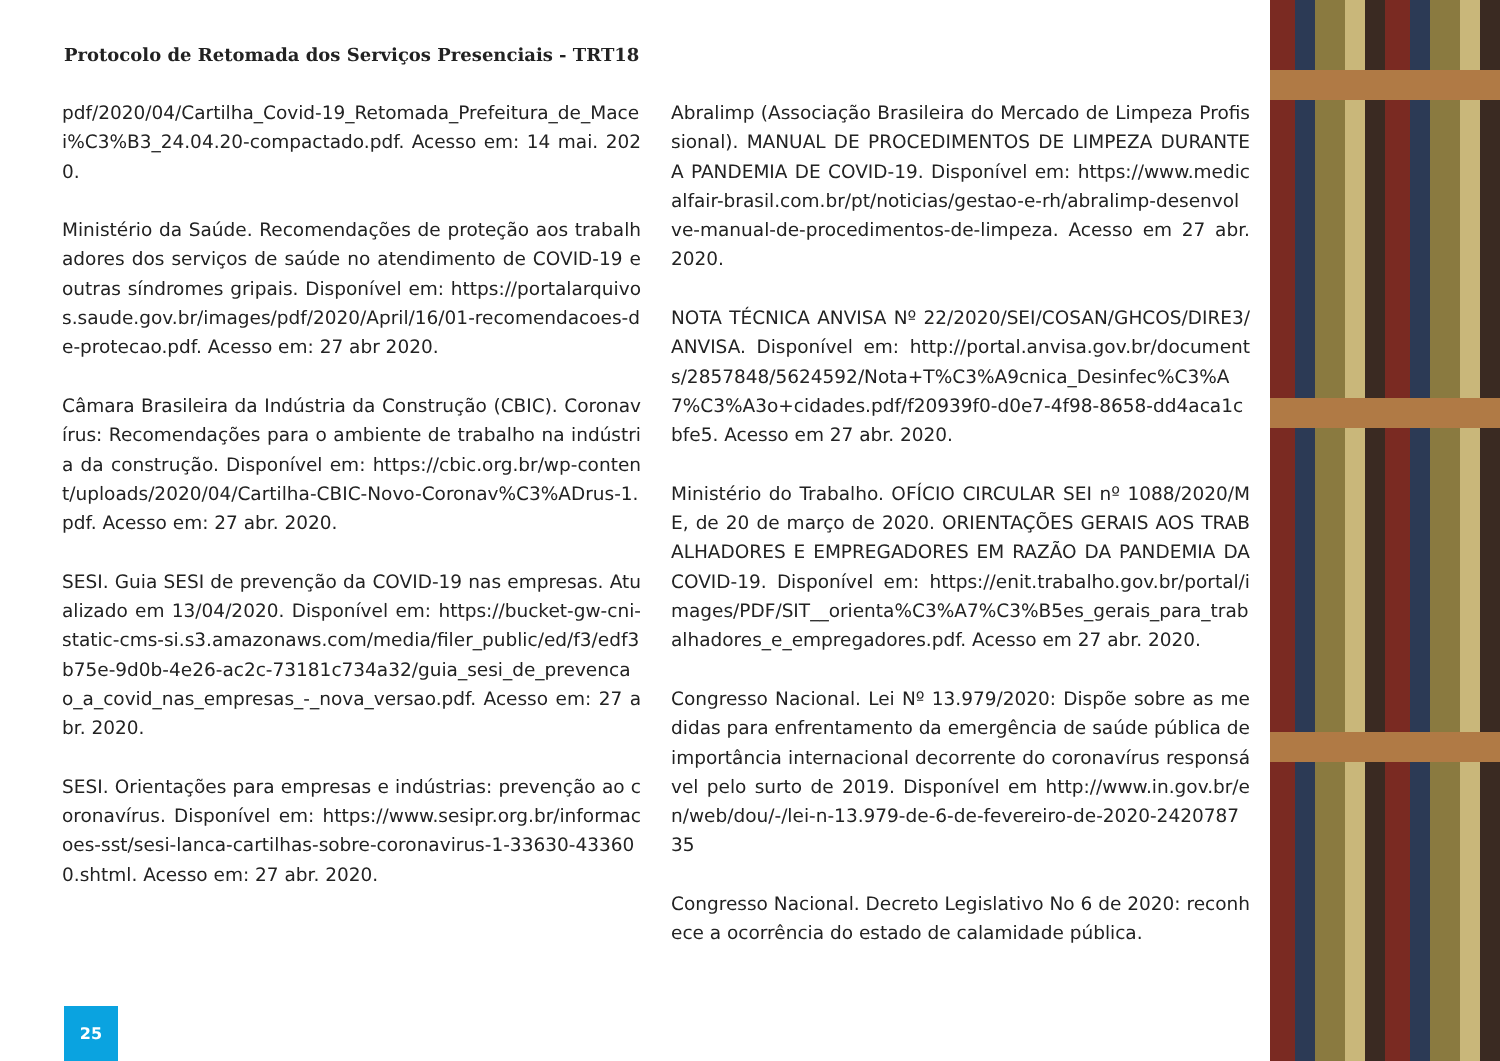Protocolo de Retomada dos Serviços Presenciais - TRT18
pdf/2020/04/Cartilha_Covid-19_Retomada_Prefeitura_de_Macei%C3%B3_24.04.20-compactado.pdf. Acesso em: 14 mai. 2020.
Ministério da Saúde. Recomendações de proteção aos trabalhadores dos serviços de saúde no atendimento de COVID-19 e outras síndromes gripais. Disponível em: https://portalarquivos.saude.gov.br/images/pdf/2020/April/16/01-recomendacoes-de-protecao.pdf. Acesso em: 27 abr 2020.
Câmara Brasileira da Indústria da Construção (CBIC). Coronavírus: Recomendações para o ambiente de trabalho na indústria da construção. Disponível em: https://cbic.org.br/wp-content/uploads/2020/04/Cartilha-CBIC-Novo-Coronav%C3%ADrus-1.pdf. Acesso em: 27 abr. 2020.
SESI. Guia SESI de prevenção da COVID-19 nas empresas. Atualizado em 13/04/2020. Disponível em: https://bucket-gw-cni-static-cms-si.s3.amazonaws.com/media/filer_public/ed/f3/edf3b75e-9d0b-4e26-ac2c-73181c734a32/guia_sesi_de_prevencao_a_covid_nas_empresas_-_nova_versao.pdf. Acesso em: 27 abr. 2020.
SESI. Orientações para empresas e indústrias: prevenção ao coronavírus. Disponível em: https://www.sesipr.org.br/informacoes-sst/sesi-lanca-cartilhas-sobre-coronavirus-1-33630-433600.shtml. Acesso em: 27 abr. 2020.
Abralimp (Associação Brasileira do Mercado de Limpeza Profissional). MANUAL DE PROCEDIMENTOS DE LIMPEZA DURANTE A PANDEMIA DE COVID-19. Disponível em: https://www.medicalfair-brasil.com.br/pt/noticias/gestao-e-rh/abralimp-desenvolve-manual-de-procedimentos-de-limpeza. Acesso em 27 abr. 2020.
NOTA TÉCNICA ANVISA Nº 22/2020/SEI/COSAN/GHCOS/DIRE3/ANVISA. Disponível em: http://portal.anvisa.gov.br/documents/2857848/5624592/Nota+T%C3%A9cnica_Desinfec%C3%A7%C3%A3o+cidades.pdf/f20939f0-d0e7-4f98-8658-dd4aca1cbfe5. Acesso em 27 abr. 2020.
Ministério do Trabalho. OFÍCIO CIRCULAR SEI nº 1088/2020/ME, de 20 de março de 2020. ORIENTAÇÕES GERAIS AOS TRABALHADORES E EMPREGADORES EM RAZÃO DA PANDEMIA DA COVID-19. Disponível em: https://enit.trabalho.gov.br/portal/images/PDF/SIT__orienta%C3%A7%C3%B5es_gerais_para_trabalhadores_e_empregadores.pdf. Acesso em 27 abr. 2020.
Congresso Nacional. Lei Nº 13.979/2020: Dispõe sobre as medidas para enfrentamento da emergência de saúde pública de importância internacional decorrente do coronavírus responsável pelo surto de 2019. Disponível em http://www.in.gov.br/en/web/dou/-/lei-n-13.979-de-6-de-fevereiro-de-2020-242078735
Congresso Nacional. Decreto Legislativo No 6 de 2020: reconhece a ocorrência do estado de calamidade pública.
25